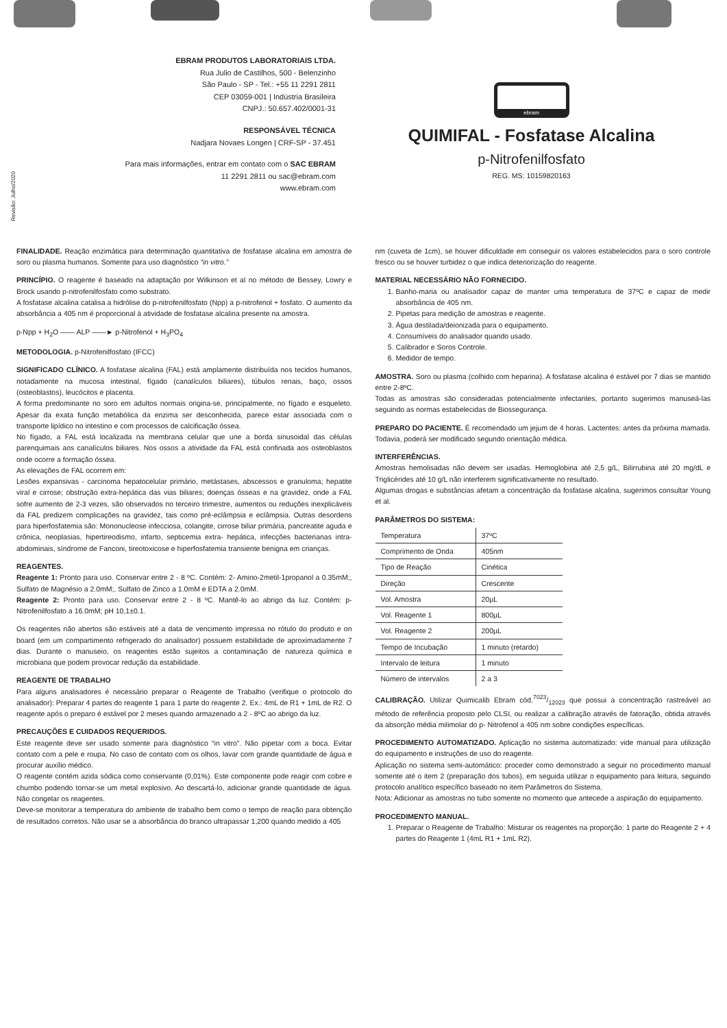Revisão: Julho/2020
EBRAM PRODUTOS LABORATORIAIS LTDA.
Rua Julio de Castilhos, 500 - Belenzinho
São Paulo - SP - Tel.: +55 11 2291 2811
CEP 03059-001 | Indústria Brasileira
CNPJ.: 50.657.402/0001-31
RESPONSÁVEL TÉCNICA
Nadjara Novaes Longen | CRF-SP - 37.451
Para mais informações, entrar em contato com o SAC EBRAM
11 2291 2811 ou sac@ebram.com
www.ebram.com
ebram
QUIMIFAL - Fosfatase Alcalina
p-Nitrofenilfosfato
REG. MS: 10159820163
FINALIDADE. Reação enzimática para determinação quantitativa de fosfatase alcalina em amostra de soro ou plasma humanos. Somente para uso diagnóstico “in vitro.”
PRINCÍPIO. O reagente é baseado na adaptação por Wilkinson et al no método de Bessey, Lowry e Brock usando p-nitrofenilfosfato como substrato.
A fosfatase alcalina catalisa a hidrólise do p-nitrofenilfosfato (Npp) a p-nitrofenol + fosfato. O aumento da absorbância a 405 nm é proporcional à atividade de fosfatase alcalina presente na amostra.
p-Npp + H<sub>2</sub>O —— ALP ——► p-Nitrofenol + H<sub>3</sub>PO<sub>4</sub>
METODOLOGIA. p-Nitrofenilfosfato (IFCC)
SIGNIFICADO CLÍNICO. A fosfatase alcalina (FAL) está amplamente distribuída nos tecidos humanos, notadamente na mucosa intestinal, fígado (canalículos biliares), túbulos renais, baço, ossos (osteoblastos), leucócitos e placenta.
A forma predominante no soro em adultos normais origina-se, principalmente, no fígado e esqueleto. Apesar da exata função metabólica da enzima ser desconhecida, parece estar associada com o transporte lipídico no intestino e com processos de calcificação óssea.
No fígado, a FAL está localizada na membrana celular que une a borda sinusoidal das células parenquimais aos canalículos biliares. Nos ossos a atividade da FAL está confinada aos osteoblastos onde ocorre a formação óssea.
As elevações de FAL ocorrem em:
Lesões expansivas - carcinoma hepatocelular primário, metástases, abscessos e granuloma; hepatite viral e cirrose; obstrução extra-hepática das vias biliares; doenças ósseas e na gravidez, onde a FAL sofre aumento de 2-3 vezes, são observados no terceiro trimestre, aumentos ou reduções inexplicáveis da FAL predizem complicações na gravidez, tais como pré-eclâmpsia e eclâmpsia. Outras desordens para hiperfosfatemia são: Mononucleose infecciosa, colangite, cirrose biliar primária, pancreatite aguda e crônica, neoplasias, hipertireodismo, infarto, septicemia extra- hepática, infecções bacterianas intra-abdominais, síndrome de Fanconi, tireotoxicose e hiperfosfatemia transiente benigna em crianças.
REAGENTES.
Reagente 1: Pronto para uso. Conservar entre 2 - 8 ºC. Contém: 2- Amino-2metil-1propanol a 0.35mM;, Sulfato de Magnésio a 2.0mM;, Sulfato de Zinco a 1.0mM e EDTA a 2.0mM.
Reagente 2: Pronto para uso. Conservar entre 2 - 8 ºC. Mantê-lo ao abrigo da luz. Contém: p-Nitrofenilfosfato a 16.0mM; pH 10,1±0.1.
Os reagentes não abertos são estáveis até a data de vencimento impressa no rótulo do produto e on board (em um compartimento refrigerado do analisador) possuem estabilidade de aproximadamente 7 dias. Durante o manuseio, os reagentes estão sujeitos a contaminação de natureza química e microbiana que podem provocar redução da estabilidade.
REAGENTE DE TRABALHO
Para alguns analisadores é necessário preparar o Reagente de Trabalho (verifique o protocolo do analisador): Preparar 4 partes do reagente 1 para 1 parte do reagente 2. Ex.: 4mL de R1 + 1mL de R2. O reagente após o preparo é estável por 2 meses quando armazenado a 2 - 8ºC ao abrigo da luz.
PRECAUÇÕES E CUIDADOS REQUERIDOS.
Este reagente deve ser usado somente para diagnóstico “in vitro”. Não pipetar com a boca. Evitar contato com a pele e roupa. No caso de contato com os olhos, lavar com grande quantidade de água e procurar auxílio médico.
O reagente contém azida sódica como conservante (0,01%). Este componente pode reagir com cobre e chumbo podendo tornar-se um metal explosivo. Ao descartá-lo, adicionar grande quantidade de água. Não congelar os reagentes.
Deve-se monitorar a temperatura do ambiente de trabalho bem como o tempo de reação para obtenção de resultados corretos. Não usar se a absorbância do branco ultrapassar 1,200 quando medido a 405
nm (cuveta de 1cm), se houver dificuldade em conseguir os valores estabelecidos para o soro controle fresco ou se houver turbidez o que indica deteriorização do reagente.
MATERIAL NECESSÁRIO NÃO FORNECIDO.
1. Banho-maria ou analisador capaz de manter uma temperatura de 37ºC e capaz de medir absorbância de 405 nm.
2. Pipetas para medição de amostras e reagente.
3. Água destilada/deionizada para o equipamento.
4. Consumíveis do analisador quando usado.
5. Calibrador e Soros Controle.
6. Medidor de tempo.
AMOSTRA. Soro ou plasma (colhido com heparina). A fosfatase alcalina é estável por 7 dias se mantido entre 2-8ºC.
Todas as amostras são consideradas potencialmente infectantes, portanto sugerimos manuseá-las seguindo as normas estabelecidas de Biossegurança.
PREPARO DO PACIENTE. É recomendado um jejum de 4 horas. Lactentes: antes da próxima mamada. Todavia, poderá ser modificado segundo orientação médica.
INTERFERÊNCIAS.
Amostras hemolisadas não devem ser usadas. Hemoglobina até 2,5 g/L, Bilirrubina até 20 mg/dL e Triglicérides até 10 g/L não interferem significativamente no resultado.
Algumas drogas e substâncias afetam a concentração da fosfatase alcalina, sugerimos consultar Young et al.
PARÂMETROS DO SISTEMA:
| Temperatura | 37ºC |
| Comprimento de Onda | 405nm |
| Tipo de Reação | Cinética |
| Direção | Crescente |
| Vol. Amostra | 20µL |
| Vol. Reagente 1 | 800µL |
| Vol. Reagente 2 | 200µL |
| Tempo de Incubação | 1 minuto (retardo) |
| Intervalo de leitura | 1 minuto |
| Número de intervalos | 2 a 3 |
CALIBRAÇÃO. Utilizar Quimicalib Ebram cód.7023/12023 que possui a concentração rastreável ao método de referência proposto pelo CLSI, ou realizar a calibração através de fatoração, obtida através da absorção média milimolar do p- Nitrofenol a 405 nm sobre condições específicas.
PROCEDIMENTO AUTOMATIZADO. Aplicação no sistema automatizado: vide manual para utilização do equipamento e instruções de uso do reagente.
Aplicação no sistema semi-automático: proceder como demonstrado a seguir no procedimento manual somente até o item 2 (preparação dos tubos), em seguida utilizar o equipamento para leitura, seguindo protocolo analítico específico baseado no item Parâmetros do Sistema.
Nota: Adicionar as amostras no tubo somente no momento que antecede a aspiração do equipamento.
PROCEDIMENTO MANUAL.
1. Preparar o Reagente de Trabalho: Misturar os reagentes na proporção: 1 parte do Reagente 2 + 4 partes do Reagente 1 (4mL R1 + 1mL R2).